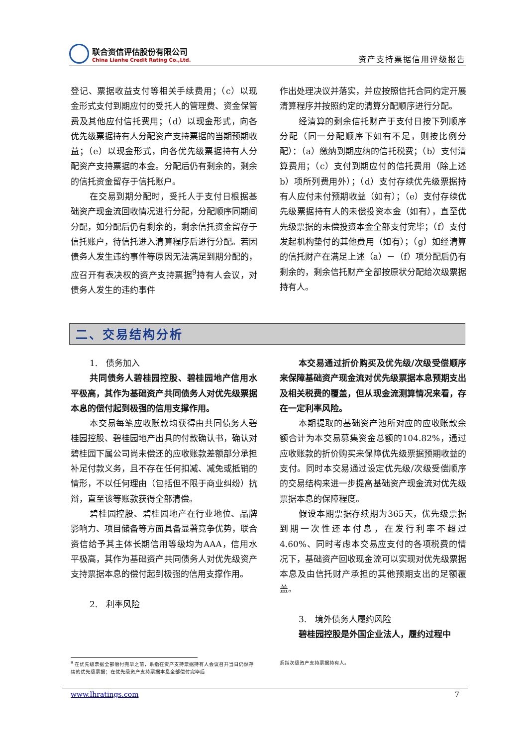联合资信评估股份有限公司
China Lianhe Credit Rating Co.,Ltd.
资产支持票据信用评级报告
登记、票据收益支付等相关手续费用；（c）以现金形式支付到期应付的受托人的管理费、资金保管费及其他应付信托费用；（d）以现金形式，向各优先级票据持有人分配资产支持票据的当期预期收益；（e）以现金形式，向各优先级票据持有人分配资产支持票据的本金。分配后仍有剩余的，剩余的信托资金留存于信托账户。
在交易到期分配时，受托人于支付日根据基础资产现金流回收情况进行分配，分配顺序同期间分配，如分配后仍有剩余的，剩余信托资金留存于信托账户，待信托进入清算程序后进行分配。若因债务人发生违约事件等原因无法满足到期分配的，应召开有表决权的资产支持票据<sup>9</sup>持有人会议，对债务人发生的违约事件
作出处理决议并落实，并应按照信托合同约定开展清算程序并按照约定的清算分配顺序进行分配。
经清算的剩余信托财产于支付日按下列顺序分配（同一分配顺序下如有不足，则按比例分配）：（a）缴纳到期应纳的信托税费；（b）支付清算费用；（c）支付到期应付的信托费用（除上述 b）项所列费用外）；（d）支付存续优先级票据持有人应付未付预期收益（如有）；（e）支付存续优先级票据持有人的未偿投资本金（如有），直至优先级票据的未偿投资本金全部支付完毕；（f）支付发起机构垫付的其他费用（如有）；（g）如经清算的信托财产在满足上述（a）－（f）项分配后仍有剩余的，剩余信托财产全部按原状分配给次级票据持有人。
二、交易结构分析
1.　债务加入
共同债务人碧桂园控股、碧桂园地产信用水平极高，其作为基础资产共同债务人对优先级票据本息的偿付起到极强的信用支撑作用。
本交易每笔应收账款均获得由共同债务人碧桂园控股、碧桂园地产出具的付款确认书，确认对碧桂园下属公司尚未偿还的应收账款差额部分承担补足付款义务，且不存在任何扣减、减免或抵销的情形，不以任何理由（包括但不限于商业纠纷）抗辩，直至该等账款获得全部清偿。
碧桂园控股、碧桂园地产在行业地位、品牌影响力、项目储备等方面具备显著竞争优势，联合资信给予其主体长期信用等级均为AAA，信用水平极高，其作为基础资产共同债务人对优先级资产支持票据本息的偿付起到极强的信用支撑作用。
2.　利率风险
本交易通过折价购买及优先级/次级受偿顺序来保障基础资产现金流对优先级票据本息预期支出及相关税费的覆盖，但从现金流测算情况来看，存在一定利率风险。
本期提取的基础资产池所对应的应收账款余额合计为本交易募集资金总额的104.82%，通过应收账款的折价购买来保障优先级票据预期收益的支付。同时本交易通过设定优先级/次级受偿顺序的交易结构来进一步提高基础资产现金流对优先级票据本息的保障程度。
假设本期票据存续期为365天，优先级票据到期一次性还本付息，在发行利率不超过4.60%、同时考虑本交易应支付的各项税费的情况下，基础资产回收现金流可以实现对优先级票据本息及由信托财产承担的其他预期支出的足额覆盖。
3.　境外债务人履约风险
碧桂园控股是外国企业法人，履约过程中
<sup>9</sup> 在优先级票据全部偿付完毕之前，系指在资产支持票据持有人会议召开当日仍然存续的优先级票据；在优先级资产支持票据本息全部偿付完毕后
系指次级资产支持票据持有人。
www.lhratings.com 7